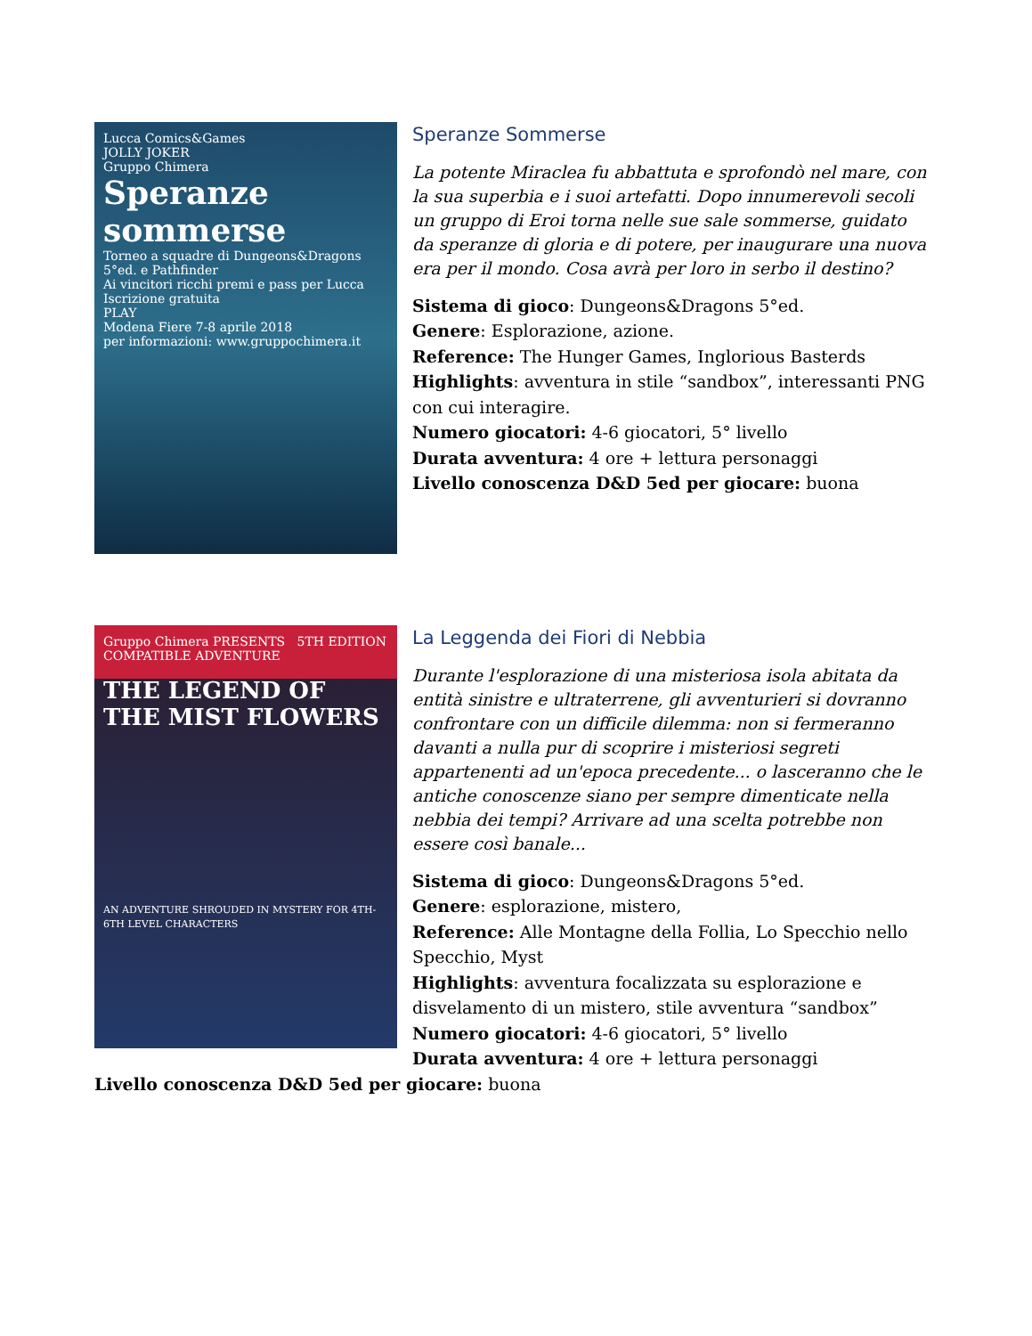Lucca Comics&Games
JOLLY JOKER
Gruppo Chimera
Speranze sommerse
Torneo a squadre di Dungeons&Dragons 5°ed. e Pathfinder
Ai vincitori ricchi premi e pass per Lucca
Iscrizione gratuita
PLAY
Modena Fiere 7-8 aprile 2018
per informazioni: www.gruppochimera.it
Speranze Sommerse
La potente Miraclea fu abbattuta e sprofondò nel mare, con la sua superbia e i suoi artefatti. Dopo innumerevoli secoli un gruppo di Eroi torna nelle sue sale sommerse, guidato da speranze di gloria e di potere, per inaugurare una nuova era per il mondo. Cosa avrà per loro in serbo il destino?
Sistema di gioco: Dungeons&Dragons 5°ed.
Genere: Esplorazione, azione.
Reference: The Hunger Games, Inglorious Basterds
Highlights: avventura in stile “sandbox”, interessanti PNG con cui interagire.
Numero giocatori: 4-6 giocatori, 5° livello
Durata avventura: 4 ore + lettura personaggi
Livello conoscenza D&D 5ed per giocare: buona
Gruppo Chimera PRESENTS 5TH EDITION COMPATIBLE ADVENTURE
THE LEGEND OF THE MIST FLOWERS
AN ADVENTURE SHROUDED IN MYSTERY FOR 4TH-6TH LEVEL CHARACTERS
La Leggenda dei Fiori di Nebbia
Durante l'esplorazione di una misteriosa isola abitata da entità sinistre e ultraterrene, gli avventurieri si dovranno confrontare con un difficile dilemma: non si fermeranno davanti a nulla pur di scoprire i misteriosi segreti appartenenti ad un'epoca precedente... o lasceranno che le antiche conoscenze siano per sempre dimenticate nella nebbia dei tempi? Arrivare ad una scelta potrebbe non essere così banale...
Sistema di gioco: Dungeons&Dragons 5°ed.
Genere: esplorazione, mistero,
Reference: Alle Montagne della Follia, Lo Specchio nello Specchio, Myst
Highlights: avventura focalizzata su esplorazione e disvelamento di un mistero, stile avventura “sandbox”
Numero giocatori: 4-6 giocatori, 5° livello
Durata avventura: 4 ore + lettura personaggi
Livello conoscenza D&D 5ed per giocare: buona